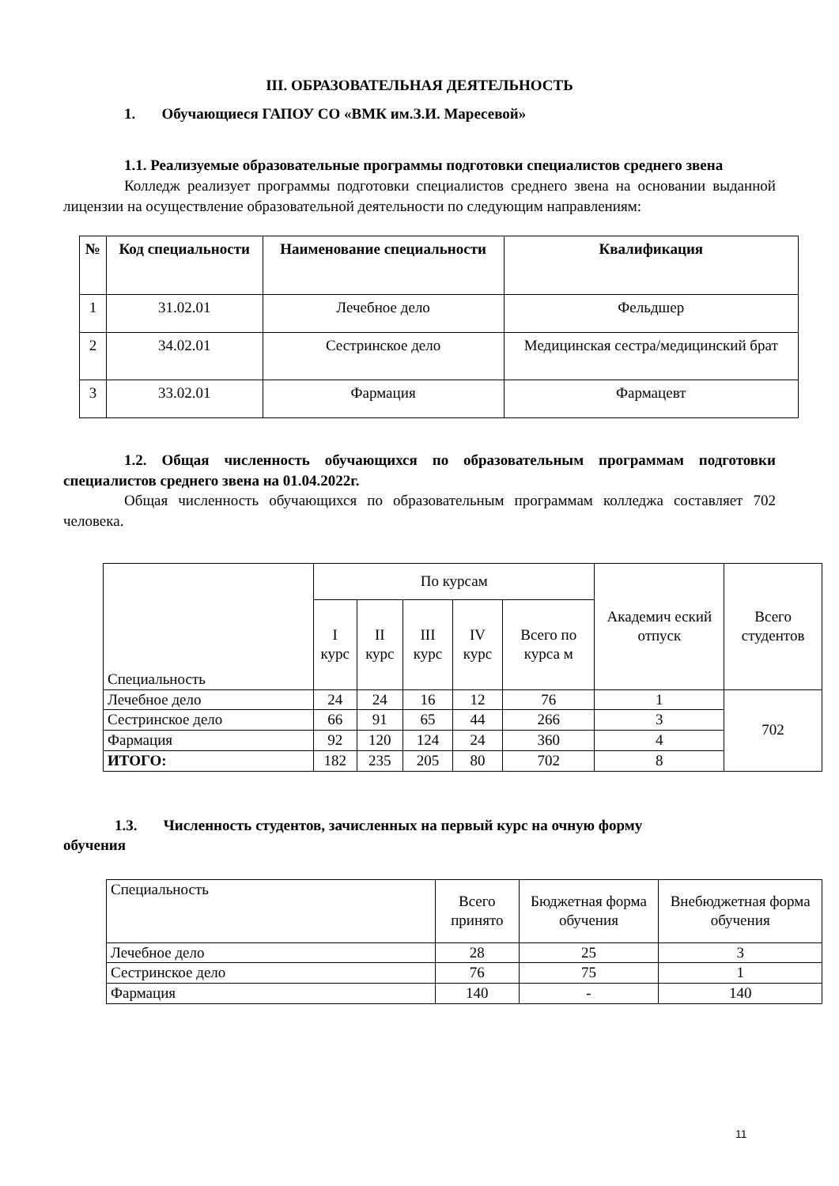III. ОБРАЗОВАТЕЛЬНАЯ ДЕЯТЕЛЬНОСТЬ
1. Обучающиеся ГАПОУ СО «ВМК им.З.И. Маресевой»
1.1. Реализуемые образовательные программы подготовки специалистов среднего звена
Колледж реализует программы подготовки специалистов среднего звена на основании выданной лицензии на осуществление образовательной деятельности по следующим направлениям:
| № | Код специальности | Наименование специальности | Квалификация |
| --- | --- | --- | --- |
| 1 | 31.02.01 | Лечебное дело | Фельдшер |
| 2 | 34.02.01 | Сестринское дело | Медицинская сестра/медицинский брат |
| 3 | 33.02.01 | Фармация | Фармацевт |
1.2. Общая численность обучающихся по образовательным программам подготовки специалистов среднего звена на 01.04.2022г.
Общая численность обучающихся по образовательным программам колледжа составляет 702 человека.
| Специальность | По курсам | | | | | Академич еский отпуск | Всего студентов |
| --- | --- | --- | --- | --- | --- | --- | --- |
| | I курс | II курс | III курс | IV курс | Всего по курса м | | |
| Лечебное дело | 24 | 24 | 16 | 12 | 76 | 1 | 702 |
| Сестринское дело | 66 | 91 | 65 | 44 | 266 | 3 | |
| Фармация | 92 | 120 | 124 | 24 | 360 | 4 | |
| ИТОГО: | 182 | 235 | 205 | 80 | 702 | 8 | |
1.3. Численность студентов, зачисленных на первый курс на очную форму
обучения
| Специальность | Всего принято | Бюджетная форма обучения | Внебюджетная форма обучения |
| --- | --- | --- | --- |
| Лечебное дело | 28 | 25 | 3 |
| Сестринское дело | 76 | 75 | 1 |
| Фармация | 140 | - | 140 |
11